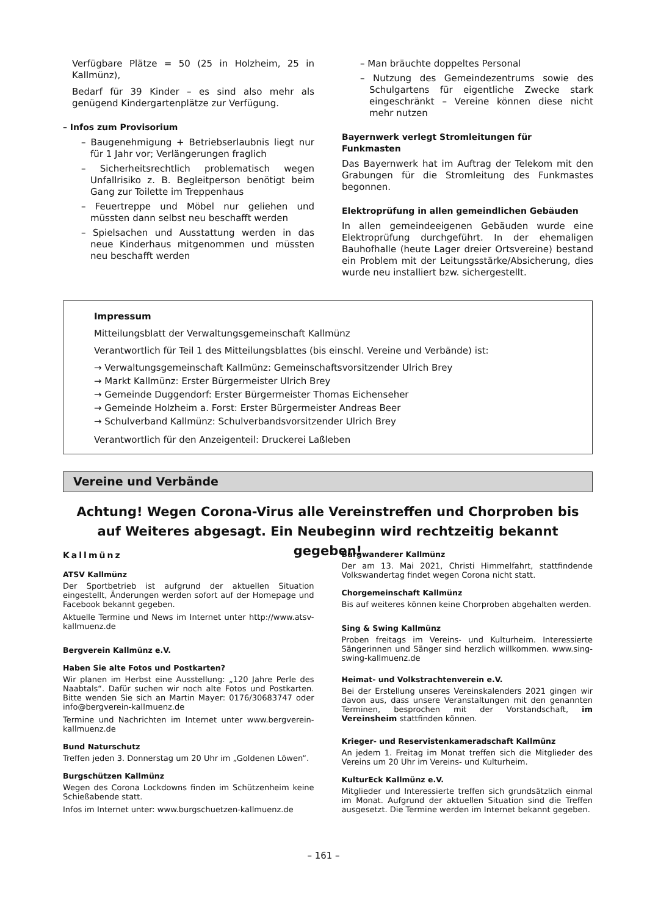Verfügbare Plätze = 50 (25 in Holzheim, 25 in Kallmünz),
Bedarf für 39 Kinder – es sind also mehr als genügend Kindergartenplätze zur Verfügung.
– Infos zum Provisorium
– Baugenehmigung + Betriebserlaubnis liegt nur für 1 Jahr vor; Verlängerungen fraglich
– Sicherheitsrechtlich problematisch wegen Unfallrisiko z. B. Begleitperson benötigt beim Gang zur Toilette im Treppenhaus
– Feuertreppe und Möbel nur geliehen und müssten dann selbst neu beschafft werden
– Spielsachen und Ausstattung werden in das neue Kinderhaus mitgenommen und müssten neu beschafft werden
– Man bräuchte doppeltes Personal
– Nutzung des Gemeindezentrums sowie des Schulgartens für eigentliche Zwecke stark eingeschränkt – Vereine können diese nicht mehr nutzen
Bayernwerk verlegt Stromleitungen für Funkmasten
Das Bayernwerk hat im Auftrag der Telekom mit den Grabungen für die Stromleitung des Funkmastes begonnen.
Elektroprüfung in allen gemeindlichen Gebäuden
In allen gemeindeeigenen Gebäuden wurde eine Elektroprüfung durchgeführt. In der ehemaligen Bauhofhalle (heute Lager dreier Ortsvereine) bestand ein Problem mit der Leitungsstärke/Absicherung, dies wurde neu installiert bzw. sichergestellt.
Impressum
Mitteilungsblatt der Verwaltungsgemeinschaft Kallmünz
Verantwortlich für Teil 1 des Mitteilungsblattes (bis einschl. Vereine und Verbände) ist:
→ Verwaltungsgemeinschaft Kallmünz: Gemeinschaftsvorsitzender Ulrich Brey
→ Markt Kallmünz: Erster Bürgermeister Ulrich Brey
→ Gemeinde Duggendorf: Erster Bürgermeister Thomas Eichenseher
→ Gemeinde Holzheim a. Forst: Erster Bürgermeister Andreas Beer
→ Schulverband Kallmünz: Schulverbandsvorsitzender Ulrich Brey
Verantwortlich für den Anzeigenteil: Druckerei Laßleben
Vereine und Verbände
Achtung! Wegen Corona-Virus alle Vereinstreffen und Chorproben bis auf Weiteres abgesagt. Ein Neubeginn wird rechtzeitig bekannt gegeben!
Kallmünz
ATSV Kallmünz
Der Sportbetrieb ist aufgrund der aktuellen Situation eingestellt, Änderungen werden sofort auf der Homepage und Facebook bekannt gegeben.
Aktuelle Termine und News im Internet unter http://www.atsv-kallmuenz.de
Bergverein Kallmünz e.V.
Haben Sie alte Fotos und Postkarten?
Wir planen im Herbst eine Ausstellung: „120 Jahre Perle des Naabtals“. Dafür suchen wir noch alte Fotos und Postkarten. Bitte wenden Sie sich an Martin Mayer: 0176/30683747 oder info@bergverein-kallmuenz.de
Termine und Nachrichten im Internet unter www.bergverein-kallmuenz.de
Bund Naturschutz
Treffen jeden 3. Donnerstag um 20 Uhr im „Goldenen Löwen“.
Burgschützen Kallmünz
Wegen des Corona Lockdowns finden im Schützenheim keine Schießabende statt.
Infos im Internet unter: www.burgschuetzen-kallmuenz.de
Burgwanderer Kallmünz
Der am 13. Mai 2021, Christi Himmelfahrt, stattfindende Volkswandertag findet wegen Corona nicht statt.
Chorgemeinschaft Kallmünz
Bis auf weiteres können keine Chorproben abgehalten werden.
Sing & Swing Kallmünz
Proben freitags im Vereins- und Kulturheim. Interessierte Sängerinnen und Sänger sind herzlich willkommen. www.sing-swing-kallmuenz.de
Heimat- und Volkstrachtenverein e.V.
Bei der Erstellung unseres Vereinskalenders 2021 gingen wir davon aus, dass unsere Veranstaltungen mit den genannten Terminen, besprochen mit der Vorstandschaft, im Vereinsheim stattfinden können.
Krieger- und Reservistenkameradschaft Kallmünz
An jedem 1. Freitag im Monat treffen sich die Mitglieder des Vereins um 20 Uhr im Vereins- und Kulturheim.
KulturEck Kallmünz e.V.
Mitglieder und Interessierte treffen sich grundsätzlich einmal im Monat. Aufgrund der aktuellen Situation sind die Treffen ausgesetzt. Die Termine werden im Internet bekannt gegeben.
– 161 –